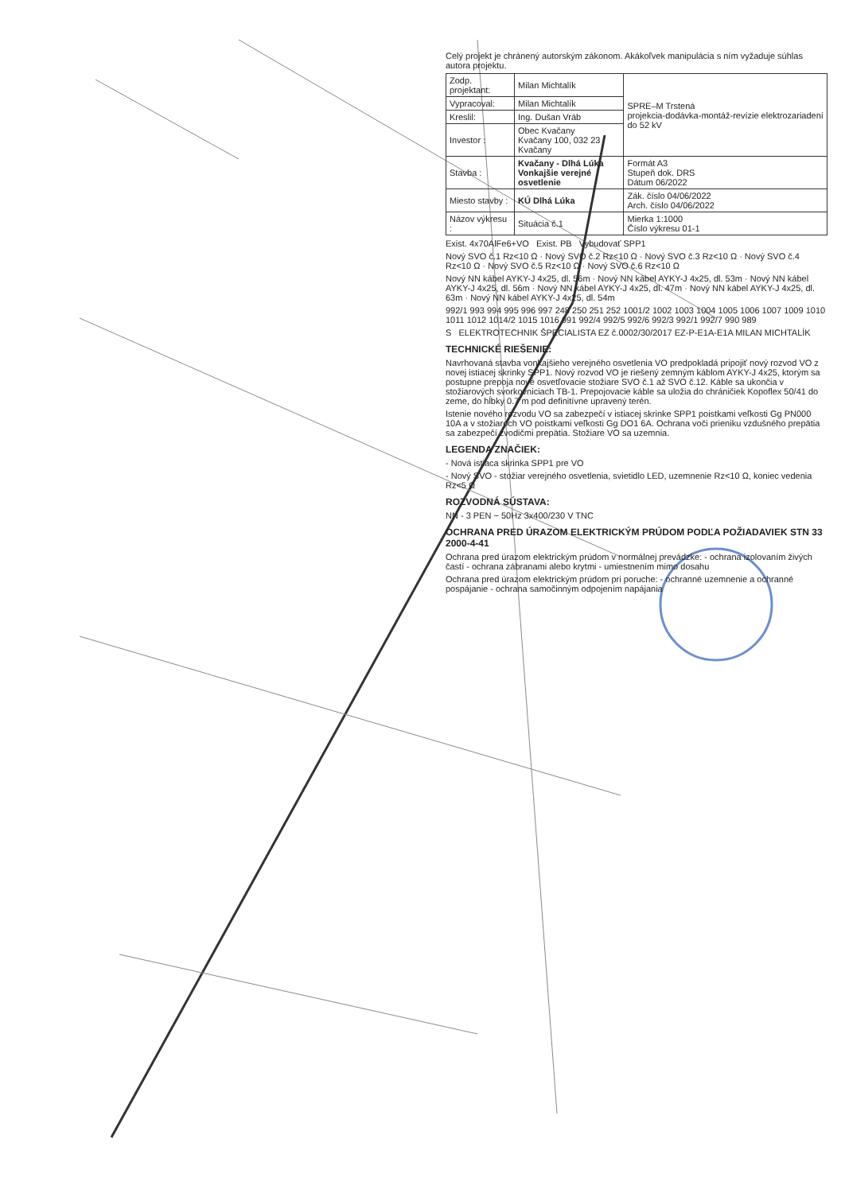Celý projekt je chránený autorským zákonom. Akákoľvek manipulácia s ním vyžaduje súhlas autora projektu.
| Zodp. projektant: | Milan Michtalík | SPRE–M Trstená projekcia-dodávka-montáž-revízie elektrozariadení do 52 kV |
| Vypracoval: | Milan Michtalík | |
| Kreslil: | Ing. Dušan Vráb | |
| Investor : | Obec Kvačany Kvačany 100, 032 23 Kvačany | |
| Stavba : | Kvačany - Dlhá Lúka Vonkajšie verejné osvetlenie | Formát A3 Stupeň dok. DRS Dátum 06/2022 |
| Miesto stavby : | KÚ Dlhá Lúka | Zák. číslo 04/06/2022 Arch. číslo 04/06/2022 |
| Názov výkresu : | Situácia č.1 | Mierka 1:1000 Číslo výkresu 01-1 |
Exist. 4x70AlFe6+VO Exist. PB Vybudovať SPP1
Nový SVO č.1 Rz<10 Ω · Nový SVO č.2 Rz<10 Ω · Nový SVO č.3 Rz<10 Ω · Nový SVO č.4 Rz<10 Ω · Nový SVO č.5 Rz<10 Ω · Nový SVO č.6 Rz<10 Ω
Nový NN kábel AYKY-J 4x25, dl. 56m · Nový NN kábel AYKY-J 4x25, dl. 53m · Nový NN kábel AYKY-J 4x25, dl. 56m · Nový NN kábel AYKY-J 4x25, dl. 47m · Nový NN kábel AYKY-J 4x25, dl. 63m · Nový NN kábel AYKY-J 4x25, dl. 54m
992/1 993 994 995 996 997 248 250 251 252 1001/2 1002 1003 1004 1005 1006 1007 1009 1010 1011 1012 1014/2 1015 1016 991 992/4 992/5 992/6 992/3 992/1 992/7 990 989
S ELEKTROTECHNIK ŠPECIALISTA EZ č.0002/30/2017 EZ-P-E1A-E1A MILAN MICHTALÍK
TECHNICKÉ RIEŠENIE:
Navrhovaná stavba vonkajšieho verejného osvetlenia VO predpokladá pripojiť nový rozvod VO z novej istiacej skrinky SPP1. Nový rozvod VO je riešený zemným káblom AYKY-J 4x25, ktorým sa postupne prepoja nové osvetľovacie stožiare SVO č.1 až SVO č.12. Káble sa ukončia v stožiarových svorkovniciach TB-1. Prepojovacie káble sa uložia do chráničiek Kopoflex 50/41 do zeme, do hĺbky 0.7 m pod definitívne upravený terén.
Istenie nového rozvodu VO sa zabezpečí v istiacej skrinke SPP1 poistkami veľkosti Gg PN000 10A a v stožiaroch VO poistkami veľkosti Gg DO1 6A. Ochrana voči prieniku vzdušného prepätia sa zabezpečí zvodičmi prepätia. Stožiare VO sa uzemnia.
LEGENDA ZNAČIEK:
- Nová istiaca skrinka SPP1 pre VO
- Nový SVO - stožiar verejného osvetlenia, svietidlo LED, uzemnenie Rz<10 Ω, koniec vedenia Rz<5 Ω
ROZVODNÁ SÚSTAVA:
NN - 3 PEN ~ 50Hz 3x400/230 V TNC
OCHRANA PRED ÚRAZOM ELEKTRICKÝM PRÚDOM PODĽA POŽIADAVIEK STN 33 2000-4-41
Ochrana pred úrazom elektrickým prúdom v normálnej prevádzke: - ochrana izolovaním živých častí - ochrana zábranami alebo krytmi - umiestnením mimo dosahu
Ochrana pred úrazom elektrickým prúdom pri poruche: - ochranné uzemnenie a ochranné pospájanie - ochrana samočinným odpojením napájania